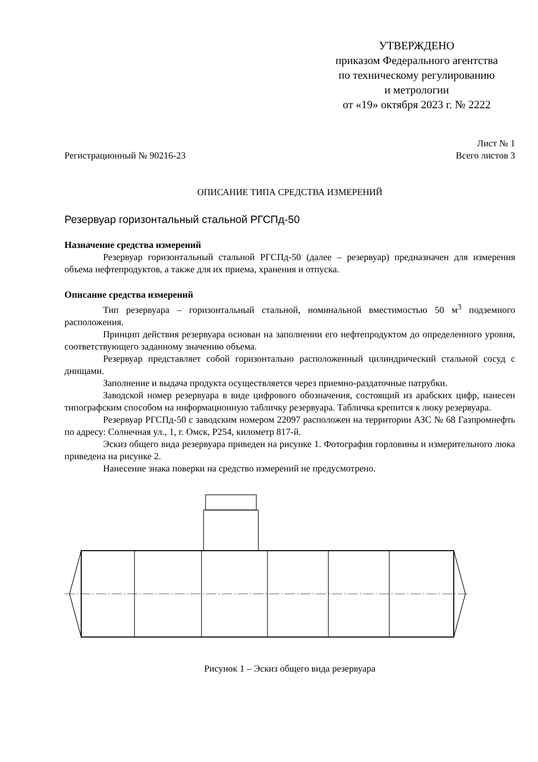УТВЕРЖДЕНО
приказом Федерального агентства
по техническому регулированию
и метрологии
от «19» октября 2023 г. № 2222
Регистрационный № 90216-23
Лист № 1
Всего листов 3
ОПИСАНИЕ ТИПА СРЕДСТВА ИЗМЕРЕНИЙ
Резервуар горизонтальный стальной РГСПд-50
Назначение средства измерений
Резервуар горизонтальный стальной РГСПд-50 (далее – резервуар) предназначен для измерения объема нефтепродуктов, а также для их приема, хранения и отпуска.
Описание средства измерений
Тип резервуара – горизонтальный стальной, номинальной вместимостью 50 м<sup>3</sup> подземного расположения.
Принцип действия резервуара основан на заполнении его нефтепродуктом до определенного уровня, соответствующего заданному значению объема.
Резервуар представляет собой горизонтально расположенный цилиндрический стальной сосуд с днищами.
Заполнение и выдача продукта осуществляется через приемно-раздаточные патрубки.
Заводской номер резервуара в виде цифрового обозначения, состоящий из арабских цифр, нанесен типографским способом на информационную табличку резервуара. Табличка крепится к люку резервуара.
Резервуар РГСПд-50 с заводским номером 22097 расположен на территории АЗС № 68 Газпромнефть по адресу: Солнечная ул., 1, г. Омск, Р254, километр 817-й.
Эскиз общего вида резервуара приведен на рисунке 1. Фотография горловины и измерительного люка приведена на рисунке 2.
Нанесение знака поверки на средство измерений не предусмотрено.
Рисунок 1 – Эскиз общего вида резервуара